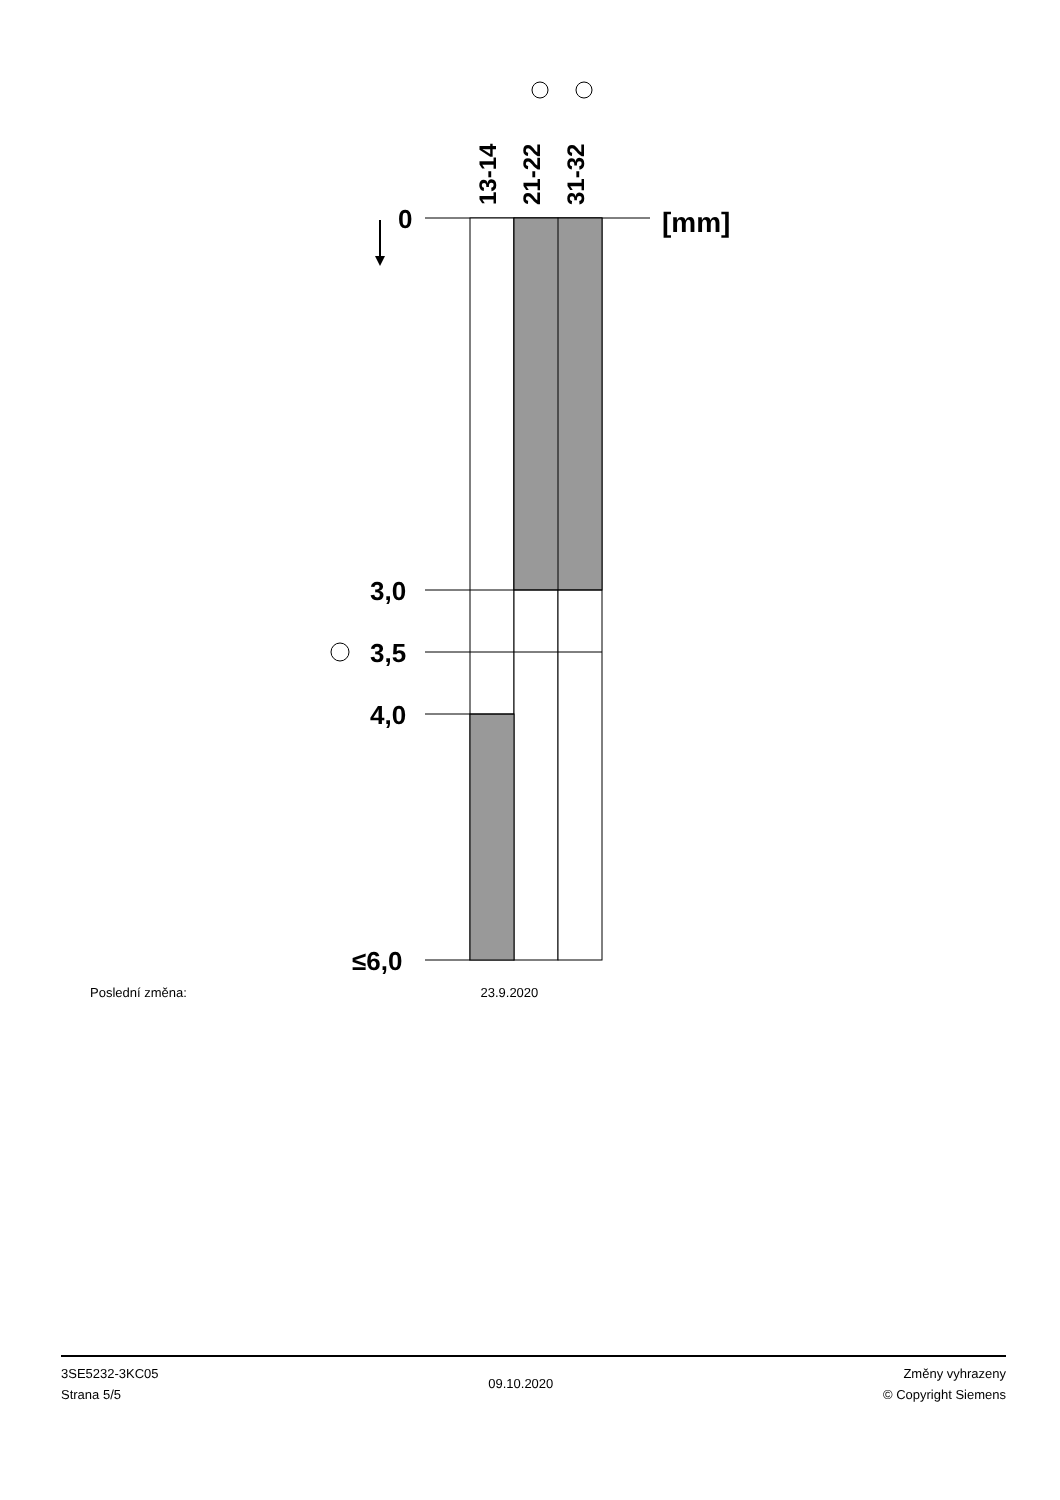13-14
21-22
31-32
0
[mm]
3,0
3,5
4,0
≤6,0
Poslední změna: 23.9.2020
3SE5232-3KC05
Strana 5/5
09.10.2020
Změny vyhrazeny
© Copyright Siemens